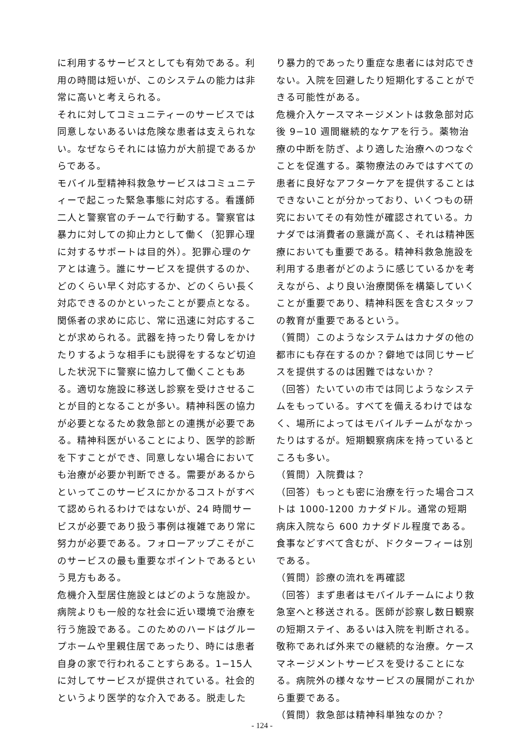に利用するサービスとしても有効である。利用の時間は短いが、このシステムの能力は非常に高いと考えられる。
それに対してコミュニティーのサービスでは同意しないあるいは危険な患者は支えられない。なぜならそれには協力が大前提であるからである。
モバイル型精神科救急サービスはコミュニティーで起こった緊急事態に対応する。看護師二人と警察官のチームで行動する。警察官は暴力に対しての抑止力として働く（犯罪心理に対するサポートは目的外）。犯罪心理のケアとは違う。誰にサービスを提供するのか、どのくらい早く対応するか、どのくらい長く対応できるのかといったことが要点となる。関係者の求めに応じ、常に迅速に対応することが求められる。武器を持ったり脅しをかけたりするような相手にも説得をするなど切迫した状況下に警察に協力して働くこともある。適切な施設に移送し診察を受けさせることが目的となることが多い。精神科医の協力が必要となるため救急部との連携が必要である。精神科医がいることにより、医学的診断を下すことができ、同意しない場合においても治療が必要か判断できる。需要があるからといってこのサービスにかかるコストがすべて認められるわけではないが、24 時間サービスが必要であり扱う事例は複雑であり常に努力が必要である。フォローアップこそがこのサービスの最も重要なポイントであるという見方もある。
危機介入型居住施設とはどのような施設か。病院よりも一般的な社会に近い環境で治療を行う施設である。このためのハードはグループホームや里親住居であったり、時には患者自身の家で行われることすらある。1−15人に対してサービスが提供されている。社会的というより医学的な介入である。脱走した
り暴力的であったり重症な患者には対応できない。入院を回避したり短期化することができる可能性がある。
危機介入ケースマネージメントは救急部対応後 9−10 週間継続的なケアを行う。薬物治療の中断を防ぎ、より適した治療へのつなぐことを促進する。薬物療法のみではすべての患者に良好なアフターケアを提供することはできないことが分かっており、いくつもの研究においてその有効性が確認されている。カナダでは消費者の意識が高く、それは精神医療においても重要である。精神科救急施設を利用する患者がどのように感じているかを考えながら、より良い治療関係を構築していくことが重要であり、精神科医を含むスタッフの教育が重要であるという。
（質問）このようなシステムはカナダの他の都市にも存在するのか？僻地では同じサービスを提供するのは困難ではないか？
（回答）たいていの市では同じようなシステムをもっている。すべてを備えるわけではなく、場所によってはモバイルチームがなかったりはするが。短期観察病床を持っているところも多い。
（質問）入院費は？
（回答）もっとも密に治療を行った場合コストは 1000-1200 カナダドル。通常の短期病床入院なら 600 カナダドル程度である。食事などすべて含むが、ドクターフィーは別である。
（質問）診療の流れを再確認
（回答）まず患者はモバイルチームにより救急室へと移送される。医師が診察し数日観察の短期ステイ、あるいは入院を判断される。敬称であれば外来での継続的な治療。ケースマネージメントサービスを受けることになる。病院外の様々なサービスの展開がこれから重要である。
（質問）救急部は精神科単独なのか？
- 124 -